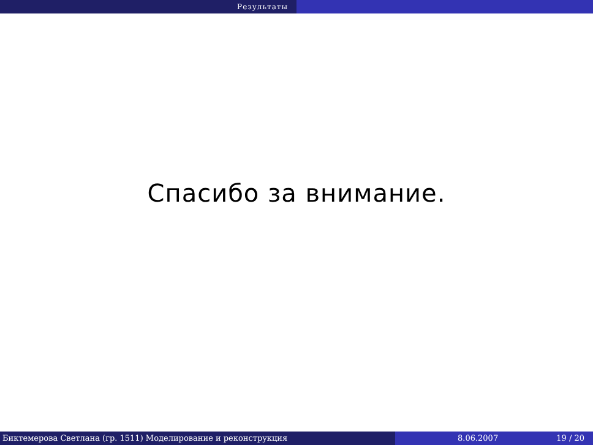Результаты
Спасибо за внимание.
Биктемерова Светлана (гр. 1511) Моделирование и реконструкция 8.06.2007 19 / 20